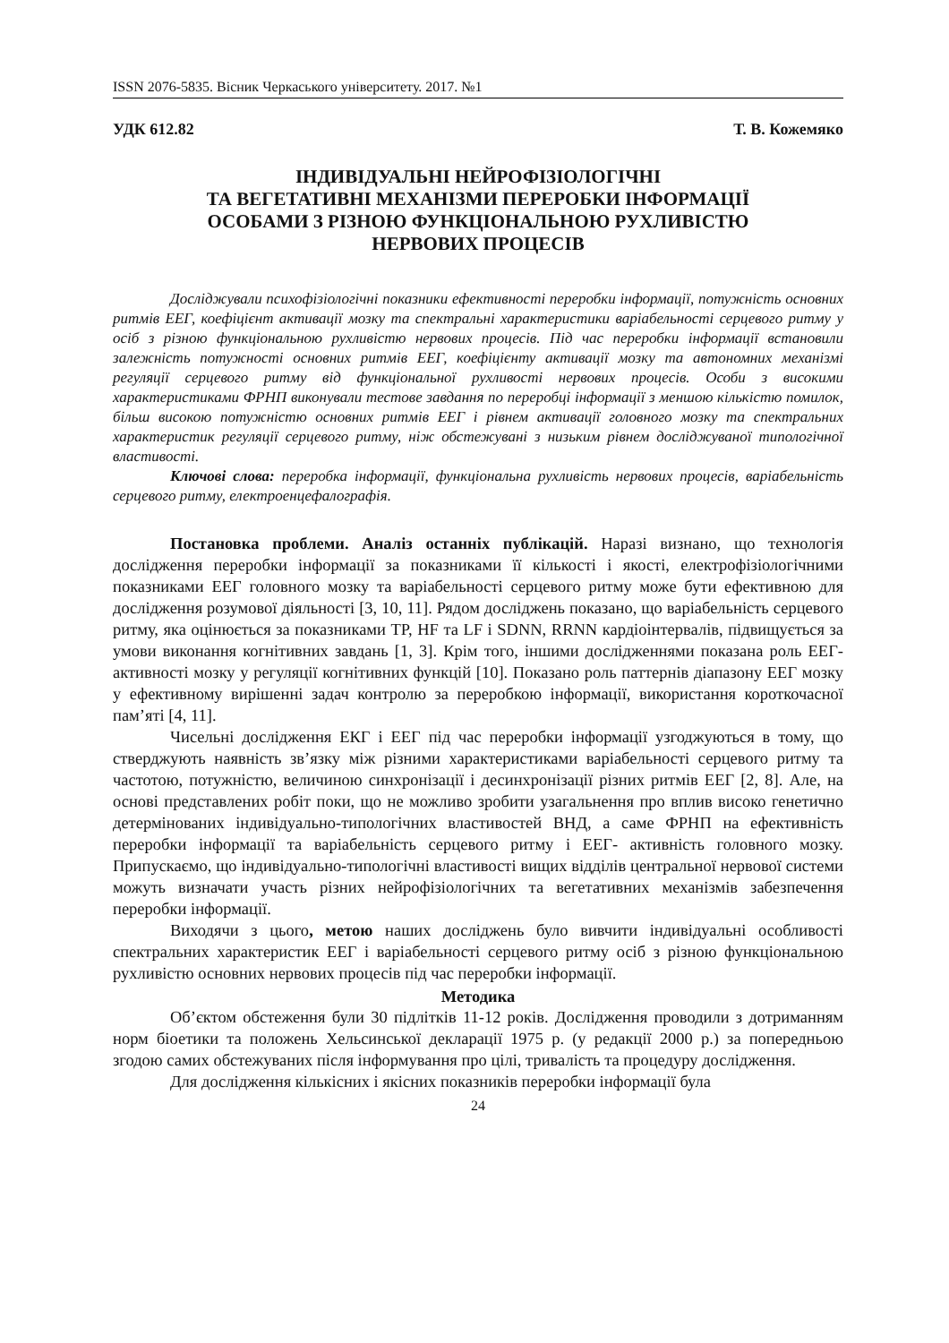ISSN 2076-5835. Вісник Черкаського університету. 2017. №1
УДК 612.82 Т. В. Кожемяко
ІНДИВІДУАЛЬНІ НЕЙРОФІЗІОЛОГІЧНІ
ТА ВЕГЕТАТИВНІ МЕХАНІЗМИ ПЕРЕРОБКИ ІНФОРМАЦІЇ
ОСОБАМИ З РІЗНОЮ ФУНКЦІОНАЛЬНОЮ РУХЛИВІСТЮ
НЕРВОВИХ ПРОЦЕСІВ
Досліджували психофізіологічні показники ефективності переробки інформації, потужність основних ритмів ЕЕГ, коефіцієнт активації мозку та спектральні характеристики варіабельності серцевого ритму у осіб з різною функціональною рухливістю нервових процесів. Під час переробки інформації встановили залежність потужності основних ритмів ЕЕГ, коефіцієнту активації мозку та автономних механізмі регуляції серцевого ритму від функціональної рухливості нервових процесів. Особи з високими характеристиками ФРНП виконували тестове завдання по переробці інформації з меншою кількістю помилок, більш високою потужністю основних ритмів ЕЕГ і рівнем активації головного мозку та спектральних характеристик регуляції серцевого ритму, ніж обстежувані з низьким рівнем досліджуваної типологічної властивості.
Ключові слова: переробка інформації, функціональна рухливість нервових процесів, варіабельність серцевого ритму, електроенцефалографія.
Постановка проблеми. Аналіз останніх публікацій. Наразі визнано, що технологія дослідження переробки інформації за показниками її кількості і якості, електрофізіологічними показниками ЕЕГ головного мозку та варіабельності серцевого ритму може бути ефективною для дослідження розумової діяльності [3, 10, 11]. Рядом досліджень показано, що варіабельність серцевого ритму, яка оцінюється за показниками TP, HF та LF і SDNN, RRNN кардіоінтервалів, підвищується за умови виконання когнітивних завдань [1, 3]. Крім того, іншими дослідженнями показана роль ЕЕГ-активності мозку у регуляції когнітивних функцій [10]. Показано роль паттернів діапазону ЕЕГ мозку у ефективному вирішенні задач контролю за переробкою інформації, використання короткочасної пам’яті [4, 11].
Чисельні дослідження ЕКГ і ЕЕГ під час переробки інформації узгоджуються в тому, що стверджують наявність зв’язку між різними характеристиками варіабельності серцевого ритму та частотою, потужністю, величиною синхронізації і десинхронізації різних ритмів ЕЕГ [2, 8]. Але, на основі представлених робіт поки, що не можливо зробити узагальнення про вплив високо генетично детермінованих індивідуально-типологічних властивостей ВНД, а саме ФРНП на ефективність переробки інформації та варіабельність серцевого ритму і ЕЕГ- активність головного мозку. Припускаємо, що індивідуально-типологічні властивості вищих відділів центральної нервової системи можуть визначати участь різних нейрофізіологічних та вегетативних механізмів забезпечення переробки інформації.
Виходячи з цього, метою наших досліджень було вивчити індивідуальні особливості спектральних характеристик ЕЕГ і варіабельності серцевого ритму осіб з різною функціональною рухливістю основних нервових процесів під час переробки інформації.
Методика
Об’єктом обстеження були 30 підлітків 11-12 років. Дослідження проводили з дотриманням норм біоетики та положень Хельсинської декларації 1975 р. (у редакції 2000 р.) за попередньою згодою самих обстежуваних після інформування про цілі, тривалість та процедуру дослідження.
Для дослідження кількісних і якісних показників переробки інформації була
24